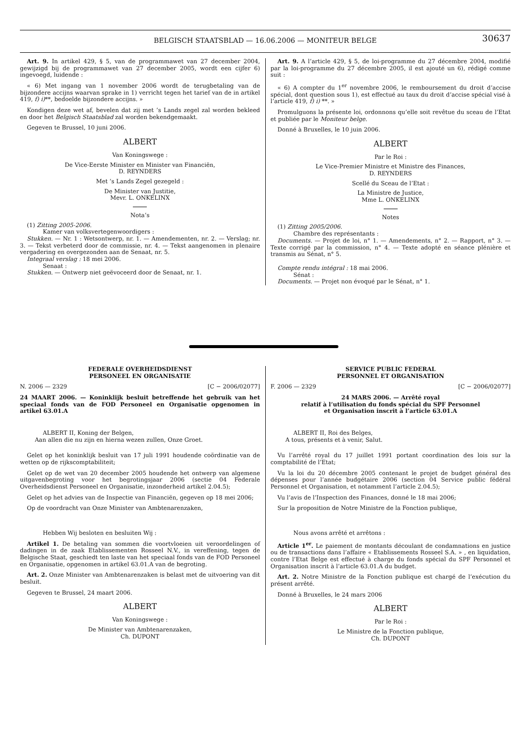BELGISCH STAATSBLAD — 16.06.2006 — MONITEUR BELGE
30637
Art. 9. In artikel 429, § 5, van de programmawet van 27 december 2004, gewijzigd bij de programmawet van 27 december 2005, wordt een cijfer 6) ingevoegd, luidende :
« 6) Met ingang van 1 november 2006 wordt de terugbetaling van de bijzondere accijns waarvan sprake in 1) verricht tegen het tarief van de in artikel 419, f) i)**, bedoelde bijzondere accijns. »
Kondigen deze wet af, bevelen dat zij met ’s Lands zegel zal worden bekleed en door het Belgisch Staatsblad zal worden bekendgemaakt.
Gegeven te Brussel, 10 juni 2006.
ALBERT
Van Koningswege :
De Vice-Eerste Minister en Minister van Financiën,
D. REYNDERS
Met ’s Lands Zegel gezegeld :
De Minister van Justitie,
Mevr. L. ONKELINX
Nota’s
(1) Zitting 2005-2006.
Kamer van volksvertegenwoordigers :
Stukken. — Nr. 1 : Wetsontwerp, nr. 1. — Amendementen, nr. 2. — Verslag; nr. 3. — Tekst verbeterd door de commissie, nr. 4. — Tekst aangenomen in plenaire vergadering en overgezonden aan de Senaat, nr. 5.
Integraal verslag : 18 mei 2006.
Senaat :
Stukken. — Ontwerp niet geëvoceerd door de Senaat, nr. 1.
Art. 9. A l’article 429, § 5, de loi-programme du 27 décembre 2004, modifié par la loi-programme du 27 décembre 2005, il est ajouté un 6), rédigé comme suit :
« 6) A compter du 1<sup>er</sup> novembre 2006, le remboursement du droit d’accise spécial, dont question sous 1), est effectué au taux du droit d’accise spécial visé à l’article 419, f) i) **. »
Promulguons la présente loi, ordonnons qu’elle soit revêtue du sceau de l’Etat et publiée par le Moniteur belge.
Donné à Bruxelles, le 10 juin 2006.
ALBERT
Par le Roi :
Le Vice-Premier Ministre et Ministre des Finances,
D. REYNDERS
Scellé du Sceau de l’Etat :
La Ministre de Justice,
Mme L. ONKELINX
Notes
(1) Zitting 2005/2006.
Chambre des représentants :
Documents. — Projet de loi, n° 1. — Amendements, n° 2. — Rapport, n° 3. — Texte corrigé par la commission, n° 4. — Texte adopté en séance plénière et transmis au Sénat, n° 5.
Compte rendu intégral : 18 mai 2006.
Sénat :
Documents. — Projet non évoqué par le Sénat, n° 1.
FEDERALE OVERHEIDSDIENST
PERSONEEL EN ORGANISATIE
N. 2006 — 2329 [C − 2006/02077]
24 MAART 2006. — Koninklijk besluit betreffende het gebruik van het speciaal fonds van de FOD Personeel en Organisatie opgenomen in artikel 63.01.A
ALBERT II, Koning der Belgen,
Aan allen die nu zijn en hierna wezen zullen, Onze Groet.
Gelet op het koninklijk besluit van 17 juli 1991 houdende coördinatie van de wetten op de rijkscomptabiliteit;
Gelet op de wet van 20 december 2005 houdende het ontwerp van algemene uitgavenbegroting voor het begrotingsjaar 2006 (sectie 04 Federale Overheidsdienst Personeel en Organisatie, inzonderheid artikel 2.04.5);
Gelet op het advies van de Inspectie van Financiën, gegeven op 18 mei 2006;
Op de voordracht van Onze Minister van Ambtenarenzaken,
Hebben Wij besloten en besluiten Wij :
Artikel 1. De betaling van sommen die voortvloeien uit veroordelingen of dadingen in de zaak Etablissementen Rosseel N.V., in vereffening, tegen de Belgische Staat, geschiedt ten laste van het speciaal fonds van de FOD Personeel en Organisatie, opgenomen in artikel 63.01.A van de begroting.
Art. 2. Onze Minister van Ambtenarenzaken is belast met de uitvoering van dit besluit.
Gegeven te Brussel, 24 maart 2006.
ALBERT
Van Koningswege :
De Minister van Ambtenarenzaken,
Ch. DUPONT
SERVICE PUBLIC FEDERAL
PERSONNEL ET ORGANISATION
F. 2006 — 2329 [C − 2006/02077]
24 MARS 2006. — Arrêté royal
relatif à l’utilisation du fonds spécial du SPF Personnel
et Organisation inscrit à l’article 63.01.A
ALBERT II, Roi des Belges,
A tous, présents et à venir, Salut.
Vu l’arrêté royal du 17 juillet 1991 portant coordination des lois sur la comptabilité de l’Etat;
Vu la loi du 20 décembre 2005 contenant le projet de budget général des dépenses pour l’année budgétaire 2006 (section 04 Service public fédéral Personnel et Organisation, et notamment l’article 2.04.5);
Vu l’avis de l’Inspection des Finances, donné le 18 mai 2006;
Sur la proposition de Notre Ministre de la Fonction publique,
Nous avons arrêté et arrêtons :
Article 1<sup>er</sup>. Le paiement de montants découlant de condamnations en justice ou de transactions dans l’affaire « Etablissements Rosseel S.A. » , en liquidation, contre l’Etat Belge est effectué à charge du fonds spécial du SPF Personnel et Organisation inscrit à l’article 63.01.A du budget.
Art. 2. Notre Ministre de la Fonction publique est chargé de l’exécution du présent arrêté.
Donné à Bruxelles, le 24 mars 2006
ALBERT
Par le Roi :
Le Ministre de la Fonction publique,
Ch. DUPONT